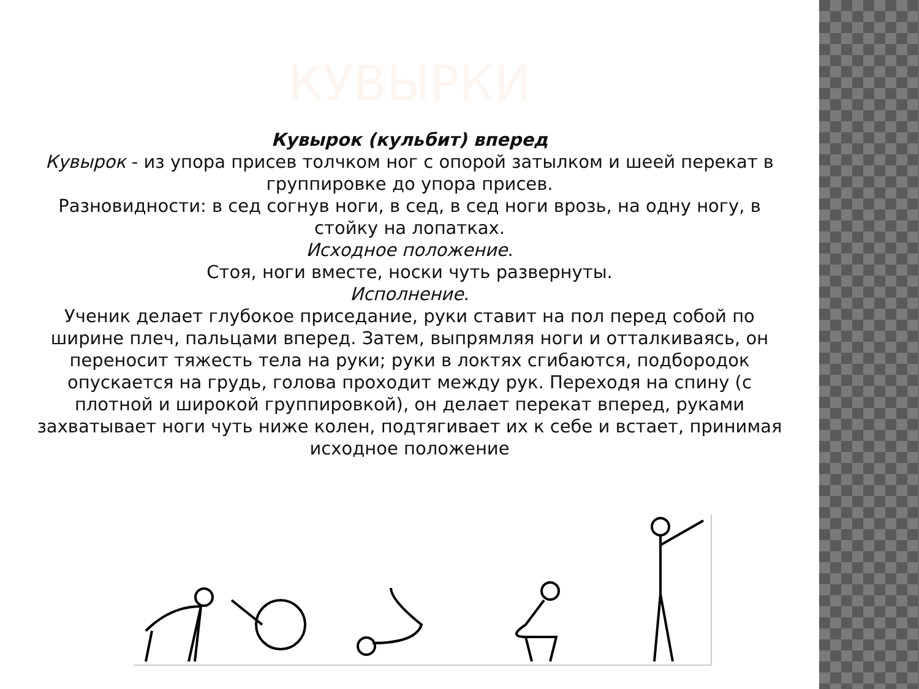КУВЫРКИ
Кувырок (кульбит) вперед
Кувырок - из упора присев толчком ног с опорой затылком и шеей перекат в группировке до упора присев.
Разновидности: в сед согнув ноги, в сед, в сед ноги врозь, на одну ногу, в стойку на лопатках.
Исходное положение.
Стоя, ноги вместе, носки чуть развернуты.
Исполнение.
Ученик делает глубокое приседание, руки ставит на пол перед собой по ширине плеч, пальцами вперед. Затем, выпрямляя ноги и отталкиваясь, он переносит тяжесть тела на руки; руки в локтях сгибаются, подбородок опускается на грудь, голова проходит между рук. Переходя на спину (с плотной и широкой группировкой), он делает перекат вперед, руками захватывает ноги чуть ниже колен, подтягивает их к себе и встает, принимая исходное положение